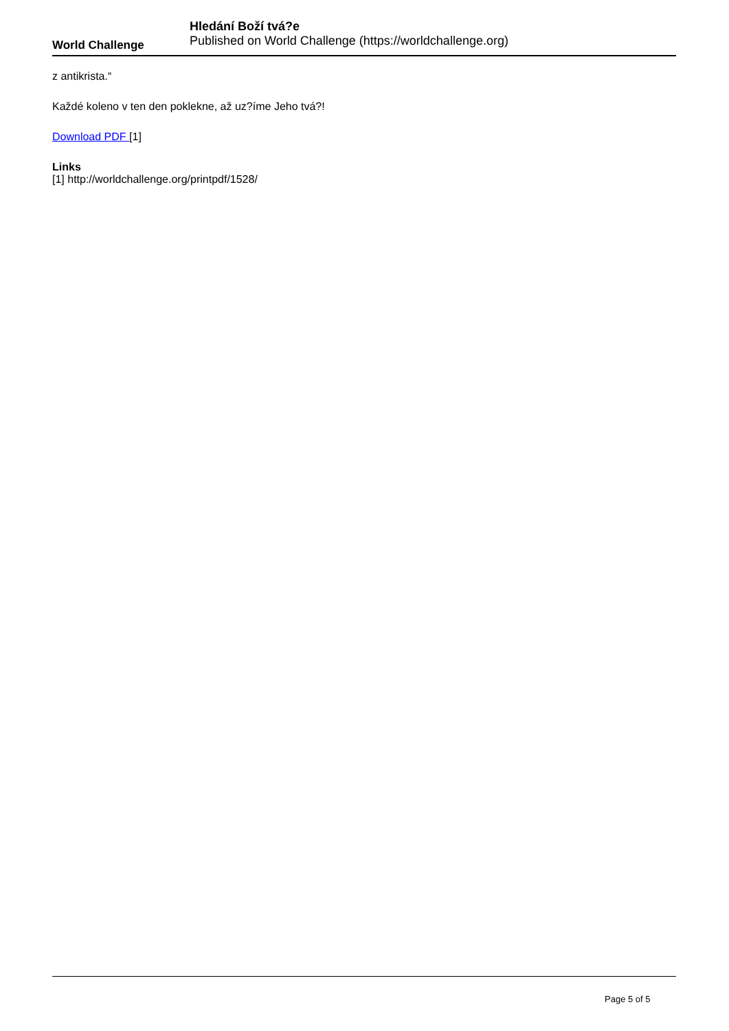World Challenge
Hledání Boží tvá?e
Published on World Challenge (https://worldchallenge.org)
z antikrista.“
Každé koleno v ten den poklekne, až uz?íme Jeho tvá?!
Download PDF [1]
Links
[1] http://worldchallenge.org/printpdf/1528/
Page 5 of 5